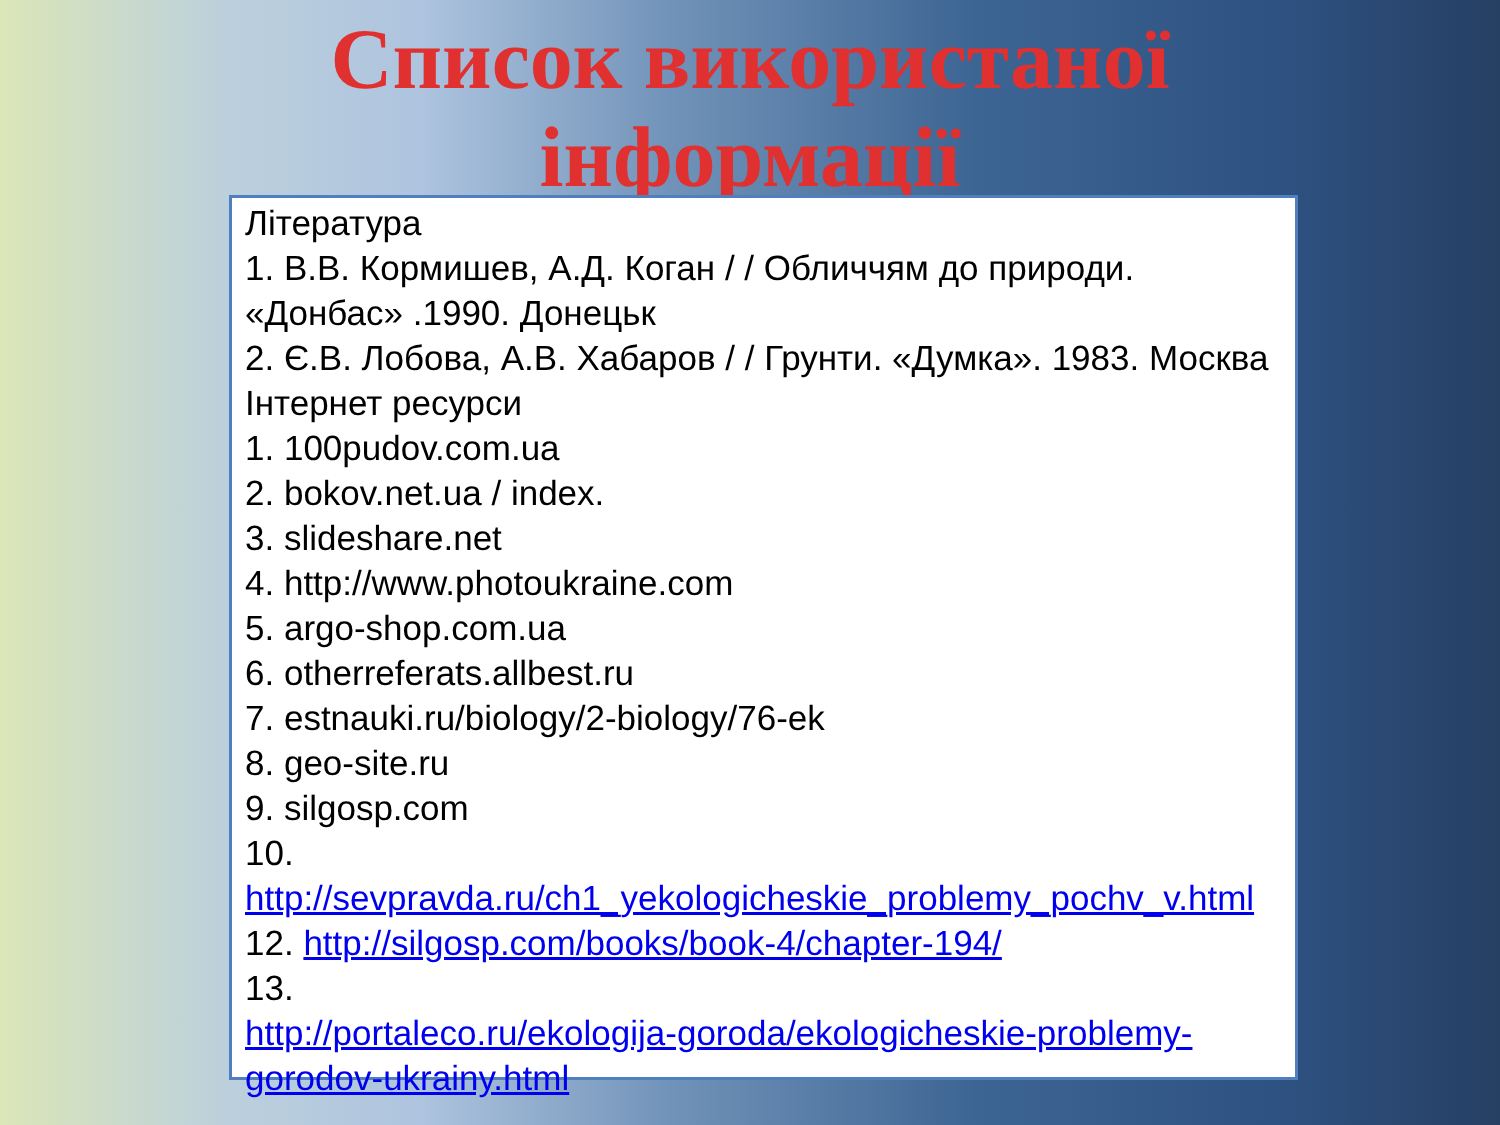Список використаної
інформації
Література
1. В.В. Кормишев, А.Д. Коган / / Обличчям до природи. «Донбас» .1990. Донецьк
2. Є.В. Лобова, А.В. Хабаров / / Грунти. «Думка». 1983. Москва
Інтернет ресурси
1. 100pudov.com.ua
2. bokov.net.ua / index.
3. slideshare.net
4. http://www.photoukraine.com
5. argo-shop.com.ua
6. otherreferats.allbest.ru
7. estnauki.ru/biology/2-biology/76-ek
8. geo-site.ru
9. silgosp.com
10.
http://sevpravda.ru/ch1_yekologicheskie_problemy_pochv_v.html
12. http://silgosp.com/books/book-4/chapter-194/
13.
http://portaleco.ru/ekologija-goroda/ekologicheskie-problemy-gorodov-ukrainy.html